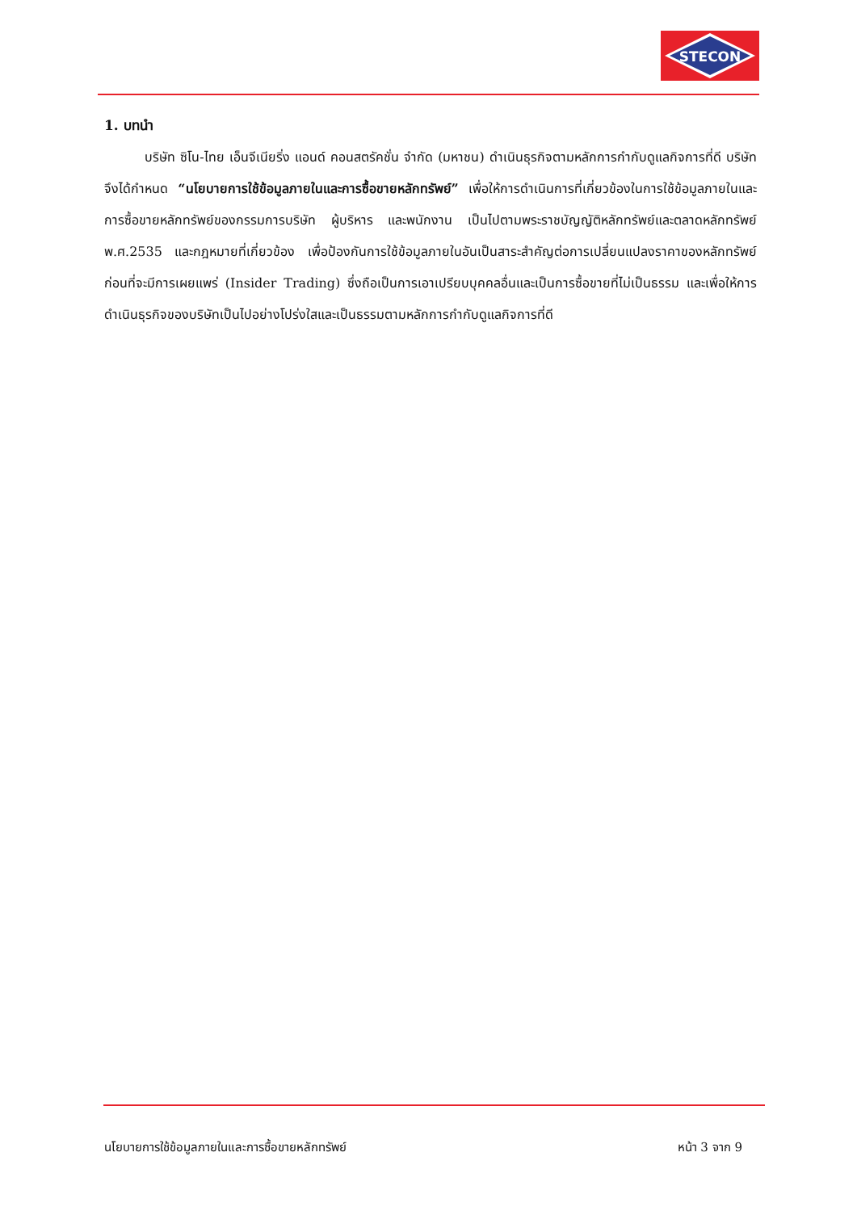STECON
1. บทนำ
บริษัท ซิโน-ไทย เอ็นจีเนียริ่ง แอนด์ คอนสตรัคชั่น จำกัด (มหาชน) ดำเนินธุรกิจตามหลักการกำกับดูแลกิจการที่ดี บริษัทจึงได้กำหนด “นโยบายการใช้ข้อมูลภายในและการซื้อขายหลักทรัพย์” เพื่อให้การดำเนินการที่เกี่ยวข้องในการใช้ข้อมูลภายในและการซื้อขายหลักทรัพย์ของกรรมการบริษัท ผู้บริหาร และพนักงาน เป็นไปตามพระราชบัญญัติหลักทรัพย์และตลาดหลักทรัพย์ พ.ศ.2535 และกฎหมายที่เกี่ยวข้อง เพื่อป้องกันการใช้ข้อมูลภายในอันเป็นสาระสำคัญต่อการเปลี่ยนแปลงราคาของหลักทรัพย์ ก่อนที่จะมีการเผยแพร่ (Insider Trading) ซึ่งถือเป็นการเอาเปรียบบุคคลอื่นและเป็นการซื้อขายที่ไม่เป็นธรรม และเพื่อให้การดำเนินธุรกิจของบริษัทเป็นไปอย่างโปร่งใสและเป็นธรรมตามหลักการกำกับดูแลกิจการที่ดี
นโยบายการใช้ข้อมูลภายในและการซื้อขายหลักทรัพย์ หน้า 3 จาก 9